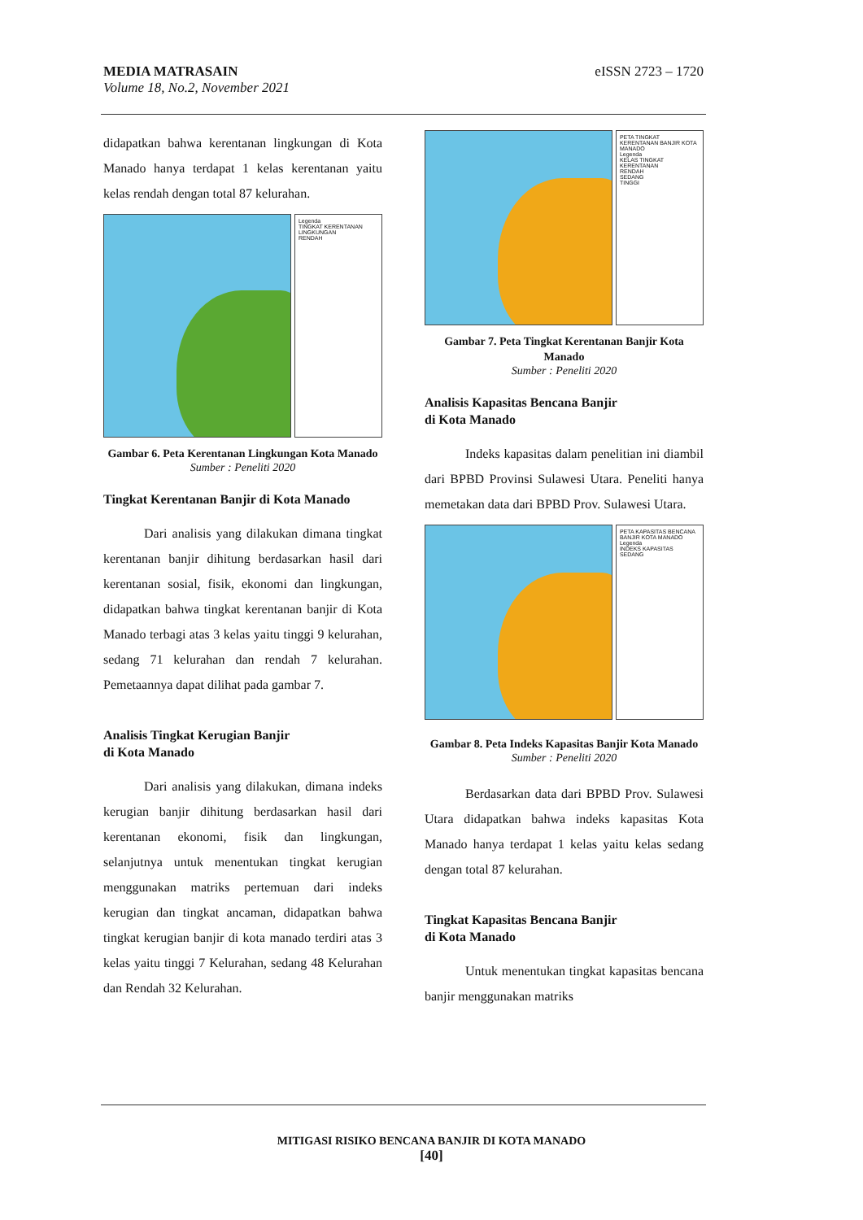MEDIA MATRASAIN
Volume 18, No.2, November 2021
eISSN 2723 – 1720
didapatkan bahwa kerentanan lingkungan di Kota Manado hanya terdapat 1 kelas kerentanan yaitu kelas rendah dengan total 87 kelurahan.
Legenda
TINGKAT KERENTANAN LINGKUNGAN
RENDAH
Gambar 6. Peta Kerentanan Lingkungan Kota Manado
Sumber : Peneliti 2020
Tingkat Kerentanan Banjir di Kota Manado
Dari analisis yang dilakukan dimana tingkat kerentanan banjir dihitung berdasarkan hasil dari kerentanan sosial, fisik, ekonomi dan lingkungan, didapatkan bahwa tingkat kerentanan banjir di Kota Manado terbagi atas 3 kelas yaitu tinggi 9 kelurahan, sedang 71 kelurahan dan rendah 7 kelurahan. Pemetaannya dapat dilihat pada gambar 7.
Analisis Tingkat Kerugian Banjir
di Kota Manado
Dari analisis yang dilakukan, dimana indeks kerugian banjir dihitung berdasarkan hasil dari kerentanan ekonomi, fisik dan lingkungan, selanjutnya untuk menentukan tingkat kerugian menggunakan matriks pertemuan dari indeks kerugian dan tingkat ancaman, didapatkan bahwa tingkat kerugian banjir di kota manado terdiri atas 3 kelas yaitu tinggi 7 Kelurahan, sedang 48 Kelurahan dan Rendah 32 Kelurahan.
PETA TINGKAT KERENTANAN BANJIR KOTA MANADO
Legenda
KELAS TINGKAT KERENTANAN
RENDAH
SEDANG
TINGGI
Gambar 7. Peta Tingkat Kerentanan Banjir Kota Manado
Sumber : Peneliti 2020
Analisis Kapasitas Bencana Banjir
di Kota Manado
Indeks kapasitas dalam penelitian ini diambil dari BPBD Provinsi Sulawesi Utara. Peneliti hanya memetakan data dari BPBD Prov. Sulawesi Utara.
PETA KAPASITAS BENCANA BANJIR KOTA MANADO
Legenda
INDEKS KAPASITAS
SEDANG
Gambar 8. Peta Indeks Kapasitas Banjir Kota Manado
Sumber : Peneliti 2020
Berdasarkan data dari BPBD Prov. Sulawesi Utara didapatkan bahwa indeks kapasitas Kota Manado hanya terdapat 1 kelas yaitu kelas sedang dengan total 87 kelurahan.
Tingkat Kapasitas Bencana Banjir
di Kota Manado
Untuk menentukan tingkat kapasitas bencana banjir menggunakan matriks
MITIGASI RISIKO BENCANA BANJIR DI KOTA MANADO
[40]